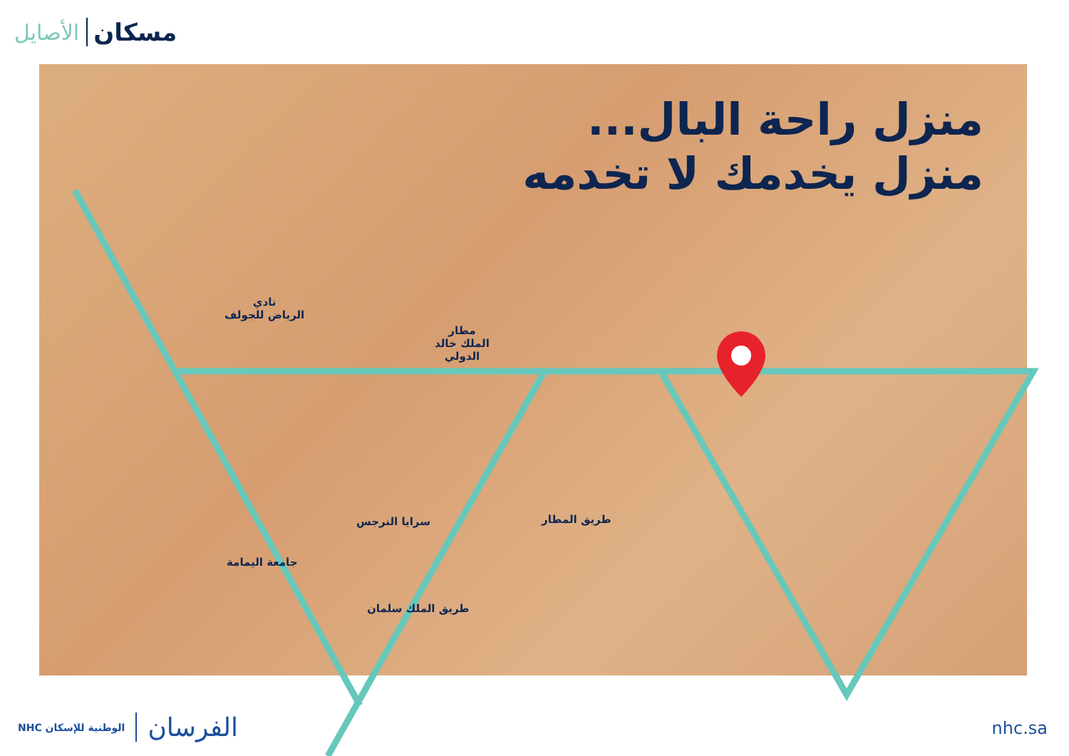الأصايل مسكان
منزل راحة البال...
منزل يخدمك لا تخدمه
نادي
الرياض للجولف
مطار
الملك خالد
الدولي
سرايا النرجس
جامعة اليمامة
طريق المطار
طريق الملك سلمان
NHC الوطنية للإسكان الفرسان nhc.sa